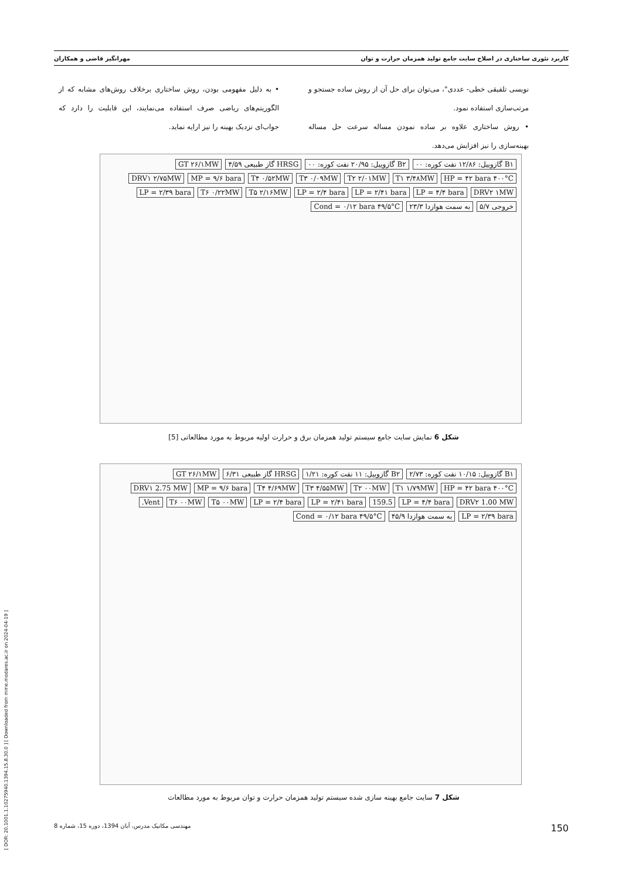کاربرد تئوری ساختاری در اصلاح سایت جامع تولید همزمان حرارت و توان مهرانگیز قاضی و همکاران
نویسی تلفیقی خطی- عددی"، می‌توان برای حل آن از روش ساده جستجو و مرتب‌سازی استفاده نمود.
• روش ساختاری علاوه بر ساده نمودن مساله سرعت حل مساله بهینه‌سازی را نیز افزایش می‌دهد.
• به دلیل مفهومی بودن، روش ساختاری برخلاف روش‌های مشابه که از الگوریتم‌های ریاضی صرف استفاده می‌نمایند، این قابلیت را دارد که جواب‌ای نزدیک بهینه را نیز ارایه نماید.
B۱ گازوییل: ۱۲/۸۶ نفت کوره: ۰۰ B۲ گازوییل: ۲۰/۹۵ نفت کوره: ۰۰ HRSG گاز طبیعی ۴/۵۹ GT ۲۶/۱MW HP = ۴۲ bara ۴۰۰°C T۱ ۳/۴۸MW T۲ ۲/۰۱MW T۳ ۰/۰۹MW T۴ ۰/۵۲MW MP = ۹/۶ bara DRV۱ ۲/۷۵MW DRV۲ ۱MW LP = ۴/۴ bara LP = ۲/۴۱ bara LP = ۲/۴ bara T۵ ۲/۱۶MW T۶ ۰/۲۲MW LP = ۲/۳۹ bara خروجی ۵/۷ به سمت هوازدا ۲۳/۳ Cond = ۰/۱۲ bara ۴۹/۵°C
شکل 6 نمایش سایت جامع سیستم تولید همزمان برق و حرارت اولیه مربوط به مورد مطالعاتی [5]
B۱ گازوییل: ۱۰/۱۵ نفت کوره: ۲/۷۳ B۲ گازوییل: ۱۱ نفت کوره: ۱/۲۱ HRSG گاز طبیعی ۶/۳۱ GT ۲۶/۱MW HP = ۴۲ bara ۴۰۰°C T۱ ۱/۷۹MW T۲ ۰۰MW T۳ ۴/۵۵MW T۴ ۴/۶۹MW MP = ۹/۶ bara DRV۱ 2.75 MW DRV۲ 1.00 MW LP = ۴/۴ bara 159.5 LP = ۲/۴۱ bara LP = ۲/۴ bara T۵ ۰۰MW T۶ ۰۰MW Vent. LP = ۲/۳۹ bara به سمت هوازدا ۴۵/۹ Cond = ۰/۱۲ bara ۴۹/۵°C
شکل 7 سایت جامع بهینه سازی شده سیستم تولید همزمان حرارت و توان مربوط به مورد مطالعات
مهندسی مکانیک مدرس، آبان 1394، دوره 15، شماره 8 150
[ DOR: 20.1001.1.10275940.1394.15.8.30.0 ] [ Downloaded from mme.modares.ac.ir on 2024-04-19 ]